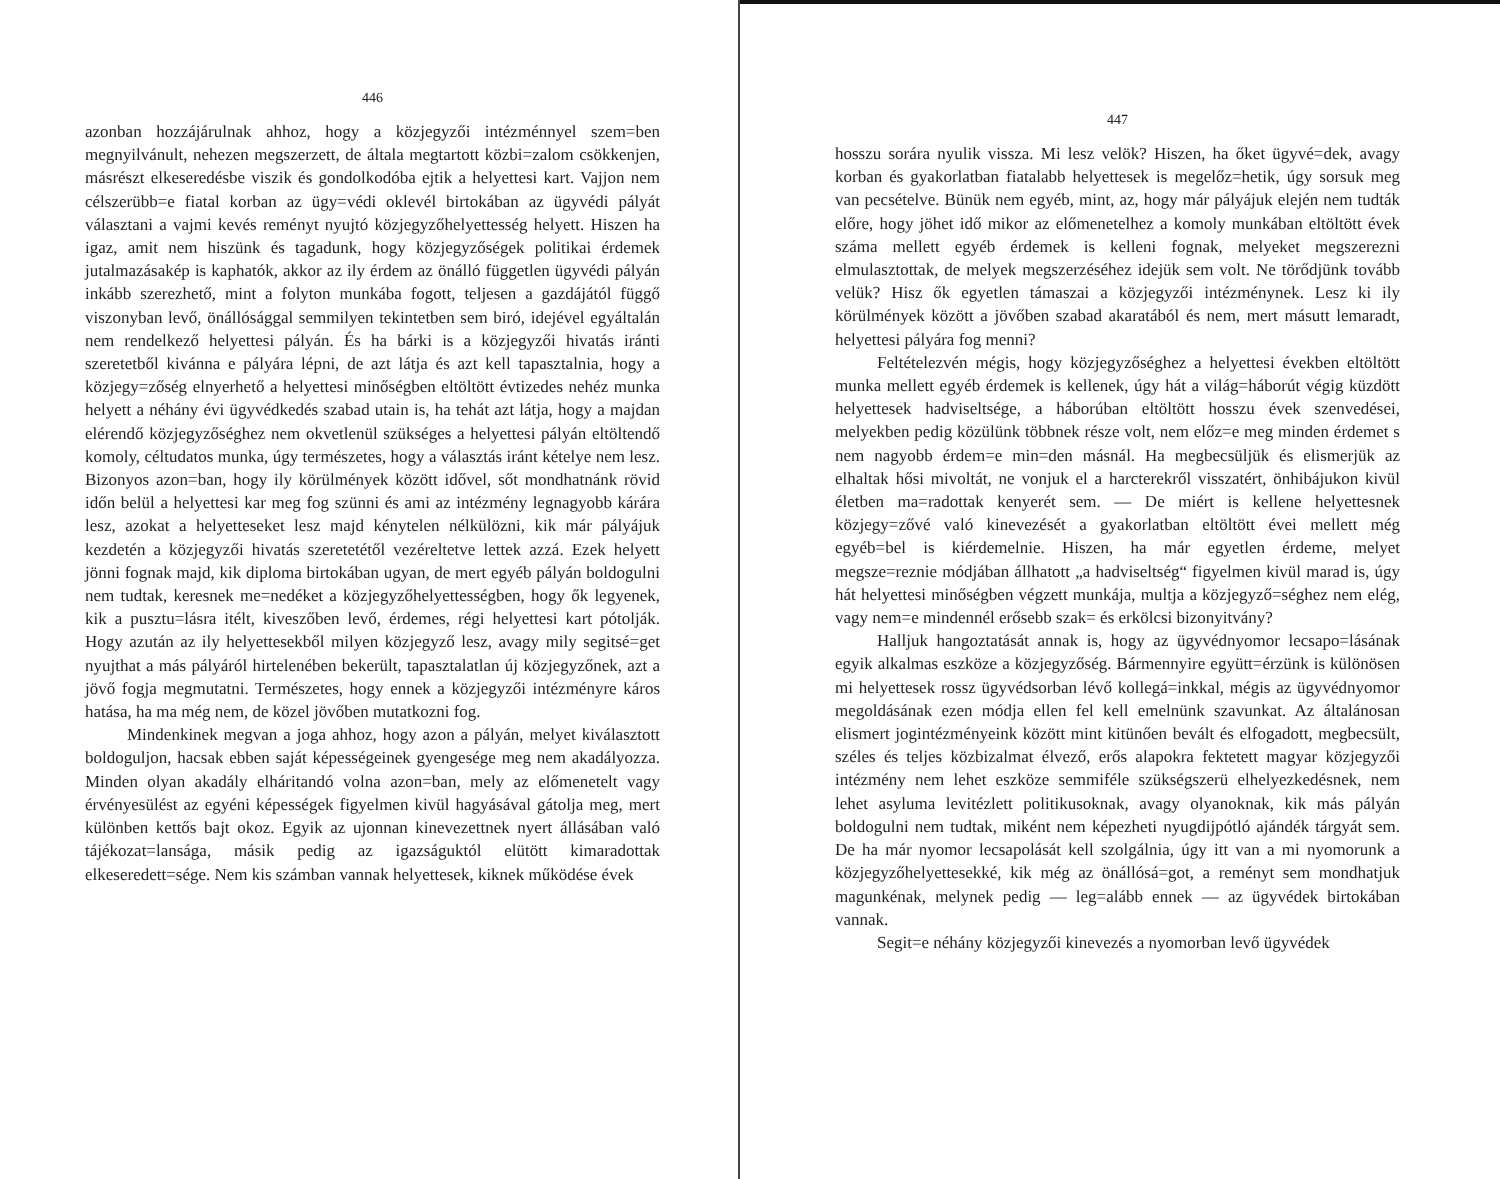446
azonban hozzájárulnak ahhoz, hogy a közjegyzői intézménnyel szem=ben megnyilvánult, nehezen megszerzett, de általa megtartott közbi=zalom csökkenjen, másrészt elkeseredésbe viszik és gondolkodóba ejtik a helyettesi kart. Vajjon nem célszerübb=e fiatal korban az ügy=védi oklevél birtokában az ügyvédi pályát választani a vajmi kevés reményt nyujtó közjegyzőhelyettesség helyett. Hiszen ha igaz, amit nem hiszünk és tagadunk, hogy közjegyzőségek politikai érdemek jutalmazásakép is kaphatók, akkor az ily érdem az önálló független ügyvédi pályán inkább szerezhető, mint a folyton munkába fogott, teljesen a gazdájától függő viszonyban levő, önállósággal semmilyen tekintetben sem biró, idejével egyáltalán nem rendelkező helyettesi pályán. És ha bárki is a közjegyzői hivatás iránti szeretetből kivánna e pályára lépni, de azt látja és azt kell tapasztalnia, hogy a közjegy=zőség elnyerhető a helyettesi minőségben eltöltött évtizedes nehéz munka helyett a néhány évi ügyvédkedés szabad utain is, ha tehát azt látja, hogy a majdan elérendő közjegyzőséghez nem okvetlenül szükséges a helyettesi pályán eltöltendő komoly, céltudatos munka, úgy természetes, hogy a választás iránt kételye nem lesz. Bizonyos azon=ban, hogy ily körülmények között idővel, sőt mondhatnánk rövid időn belül a helyettesi kar meg fog szünni és ami az intézmény legnagyobb kárára lesz, azokat a helyetteseket lesz majd kénytelen nélkülözni, kik már pályájuk kezdetén a közjegyzői hivatás szeretetétől vezéreltetve lettek azzá. Ezek helyett jönni fognak majd, kik diploma birtokában ugyan, de mert egyéb pályán boldogulni nem tudtak, keresnek me=nedéket a közjegyzőhelyettességben, hogy ők legyenek, kik a pusztu=lásra itélt, kiveszőben levő, érdemes, régi helyettesi kart pótolják. Hogy azután az ily helyettesekből milyen közjegyző lesz, avagy mily segitsé=get nyujthat a más pályáról hirtelenében bekerült, tapasztalatlan új közjegyzőnek, azt a jövő fogja megmutatni. Természetes, hogy ennek a közjegyzői intézményre káros hatása, ha ma még nem, de közel jövőben mutatkozni fog.
Mindenkinek megvan a joga ahhoz, hogy azon a pályán, melyet kiválasztott boldoguljon, hacsak ebben saját képességeinek gyengesége meg nem akadályozza. Minden olyan akadály elháritandó volna azon=ban, mely az előmenetelt vagy érvényesülést az egyéni képességek figyelmen kivül hagyásával gátolja meg, mert különben kettős bajt okoz. Egyik az ujonnan kinevezettnek nyert állásában való tájékozat=lansága, másik pedig az igazságuktól elütött kimaradottak elkeseredett=sége. Nem kis számban vannak helyettesek, kiknek működése évek
447
hosszu sorára nyulik vissza. Mi lesz velök? Hiszen, ha őket ügyvé=dek, avagy korban és gyakorlatban fiatalabb helyettesek is megelőz=hetik, úgy sorsuk meg van pecsételve. Bünük nem egyéb, mint, az, hogy már pályájuk elején nem tudták előre, hogy jöhet idő mikor az előmenetelhez a komoly munkában eltöltött évek száma mellett egyéb érdemek is kelleni fognak, melyeket megszerezni elmulasztottak, de melyek megszerzéséhez idejük sem volt. Ne törődjünk tovább velük? Hisz ők egyetlen támaszai a közjegyzői intézménynek. Lesz ki ily körülmények között a jövőben szabad akaratából és nem, mert másutt lemaradt, helyettesi pályára fog menni?
Feltételezvén mégis, hogy közjegyzőséghez a helyettesi években eltöltött munka mellett egyéb érdemek is kellenek, úgy hát a világ=háborút végig küzdött helyettesek hadviseltsége, a háborúban eltöltött hosszu évek szenvedései, melyekben pedig közülünk többnek része volt, nem előz=e meg minden érdemet s nem nagyobb érdem=e min=den másnál. Ha megbecsüljük és elismerjük az elhaltak hősi mivoltát, ne vonjuk el a harcterekről visszatért, önhibájukon kivül életben ma=radottak kenyerét sem. — De miért is kellene helyettesnek közjegy=zővé való kinevezését a gyakorlatban eltöltött évei mellett még egyéb=bel is kiérdemelnie. Hiszen, ha már egyetlen érdeme, melyet megsze=reznie módjában állhatott „a hadviseltség“ figyelmen kivül marad is, úgy hát helyettesi minőségben végzett munkája, multja a közjegyző=séghez nem elég, vagy nem=e mindennél erősebb szak= és erkölcsi bizonyitvány?
Halljuk hangoztatását annak is, hogy az ügyvédnyomor lecsapo=lásának egyik alkalmas eszköze a közjegyzőség. Bármennyire együtt=érzünk is különösen mi helyettesek rossz ügyvédsorban lévő kollegá=inkkal, mégis az ügyvédnyomor megoldásának ezen módja ellen fel kell emelnünk szavunkat. Az általánosan elismert jogintézményeink között mint kitünően bevált és elfogadott, megbecsült, széles és teljes közbizalmat élvező, erős alapokra fektetett magyar közjegyzői intézmény nem lehet eszköze semmiféle szükségszerü elhelyezkedésnek, nem lehet asyluma levitézlett politikusoknak, avagy olyanoknak, kik más pályán boldogulni nem tudtak, miként nem képezheti nyugdijpótló ajándék tárgyát sem. De ha már nyomor lecsapolását kell szolgálnia, úgy itt van a mi nyomorunk a közjegyzőhelyettesekké, kik még az önállósá=got, a reményt sem mondhatjuk magunkénak, melynek pedig — leg=alább ennek — az ügyvédek birtokában vannak.
Segit=e néhány közjegyzői kinevezés a nyomorban levő ügyvédek